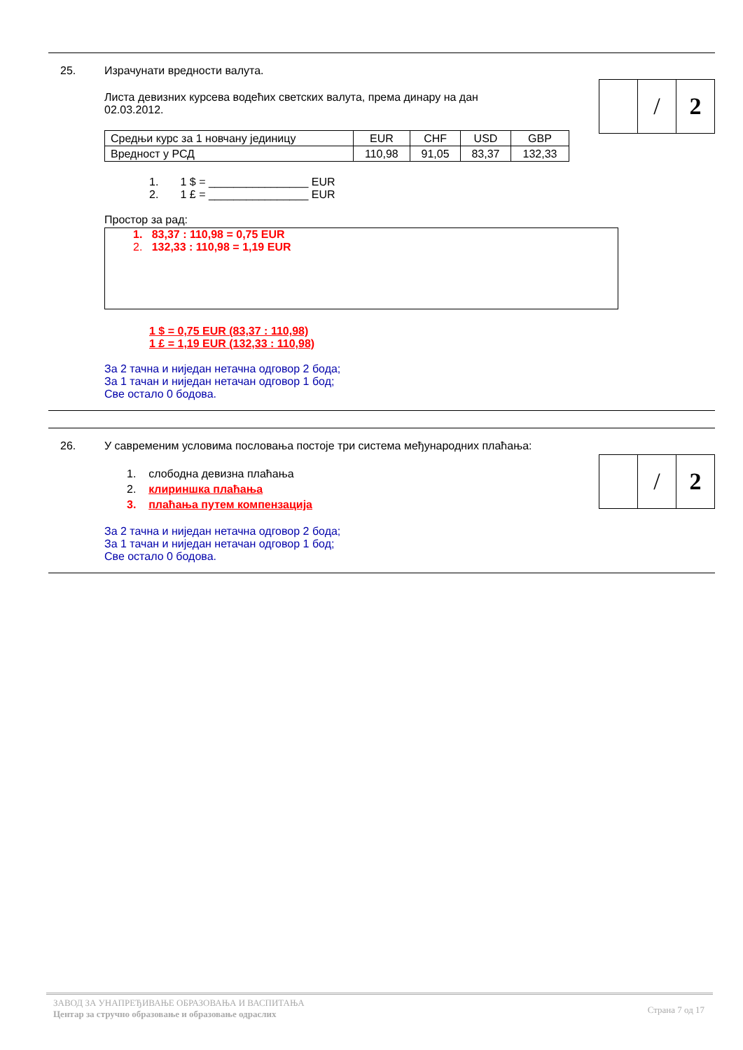/ 2
25. Израчунати вредности валута.
Листа девизних курсева водећих светских валута, према динару на дан 02.03.2012.
| Средњи курс за 1 новчану јединицу | EUR | CHF | USD | GBP |
| Вредност у РСД | 110,98 | 91,05 | 83,37 | 132,33 |
1. 1 $ = ________________ EUR
2. 1 £ = ________________ EUR
Простор за рад:
1. 83,37 : 110,98 = 0,75 EUR
2. 132,33 : 110,98 = 1,19 EUR
1 $ = 0,75 EUR (83,37 : 110,98)
1 £ = 1,19 EUR (132,33 : 110,98)
За 2 тачна и ниједан нетачна одговор 2 бода;
За 1 тачан и ниједан нетачан одговор 1 бод;
Све остало 0 бодова.
/ 2
26. У савременим условима пословања постоје три система међународних плаћања:
1. слободна девизна плаћања
2. клириншка плаћања
3. плаћања путем компензација
За 2 тачна и ниједан нетачна одговор 2 бода;
За 1 тачан и ниједан нетачан одговор 1 бод;
Све остало 0 бодова.
ЗАВОД ЗА УНАПРЕЂИВАЊЕ ОБРАЗОВАЊА И ВАСПИТАЊА
Центар за стручно образовање и образовање одраслих
Страна 7 од 17